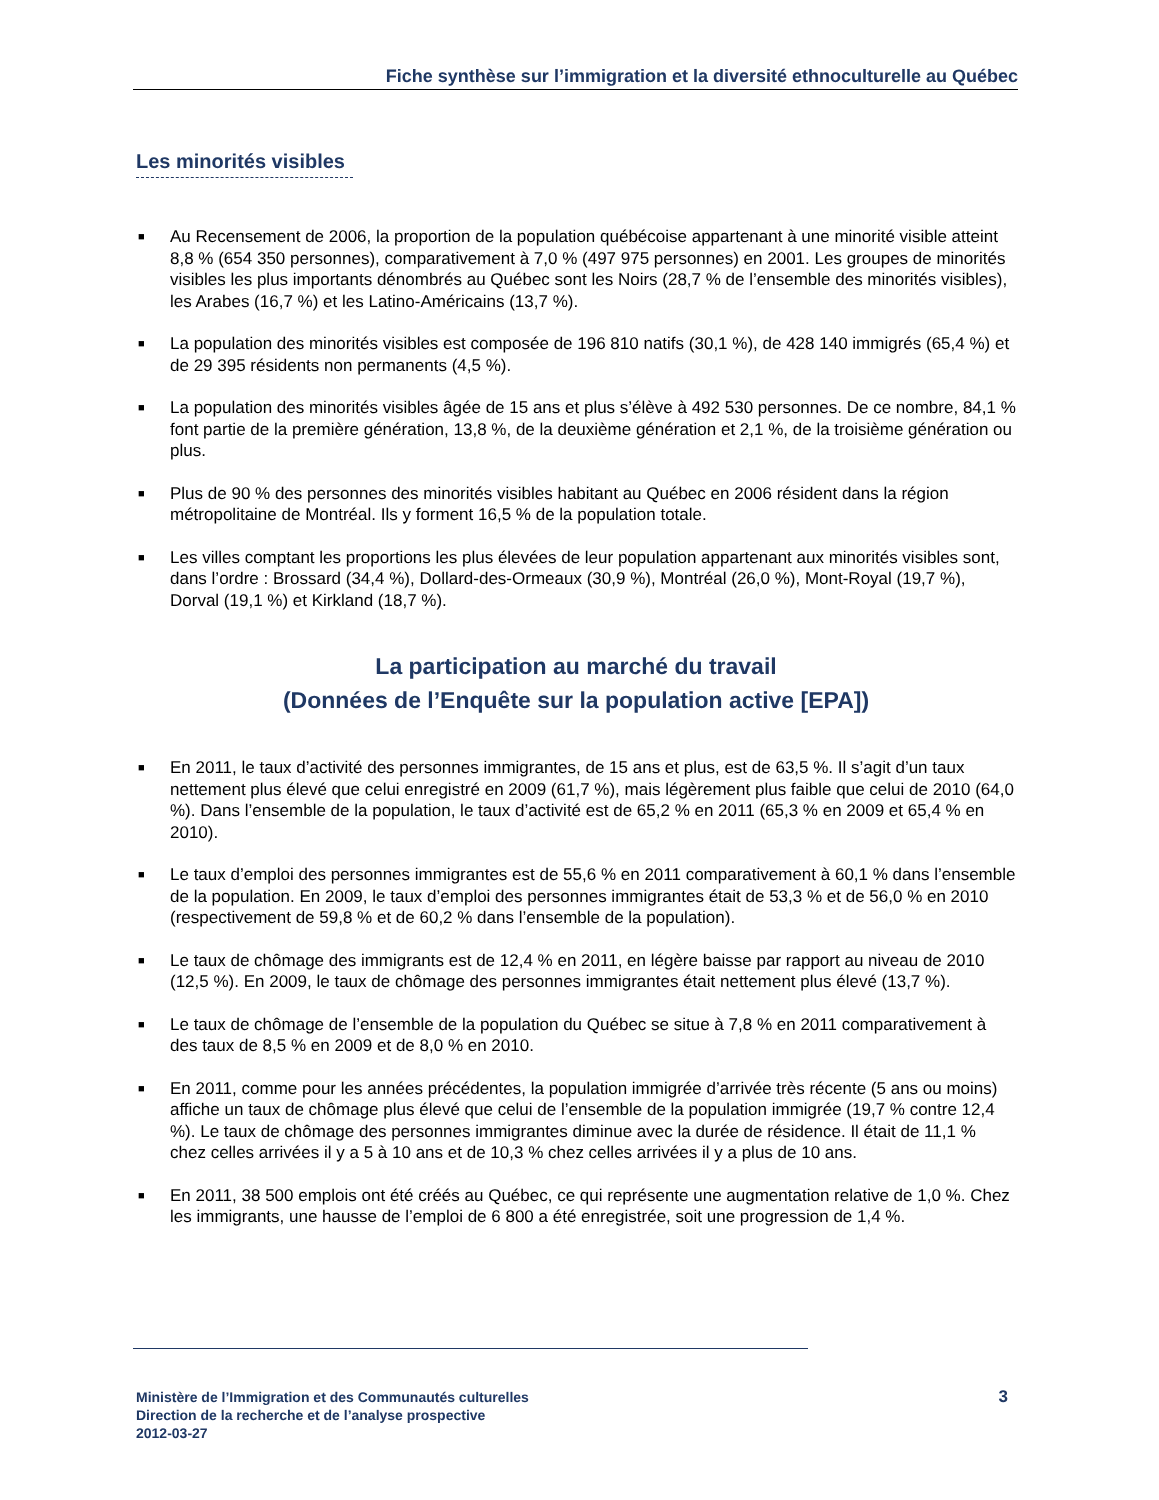Fiche synthèse sur l’immigration et la diversité ethnoculturelle au Québec
Les minorités visibles
■ Au Recensement de 2006, la proportion de la population québécoise appartenant à une minorité visible atteint 8,8 % (654 350 personnes), comparativement à 7,0 % (497 975 personnes) en 2001. Les groupes de minorités visibles les plus importants dénombrés au Québec sont les Noirs (28,7 % de l’ensemble des minorités visibles), les Arabes (16,7 %) et les Latino-Américains (13,7 %).
■ La population des minorités visibles est composée de 196 810 natifs (30,1 %), de 428 140 immigrés (65,4 %) et de 29 395 résidents non permanents (4,5 %).
■ La population des minorités visibles âgée de 15 ans et plus s’élève à 492 530 personnes. De ce nombre, 84,1 % font partie de la première génération, 13,8 %, de la deuxième génération et 2,1 %, de la troisième génération ou plus.
■ Plus de 90 % des personnes des minorités visibles habitant au Québec en 2006 résident dans la région métropolitaine de Montréal. Ils y forment 16,5 % de la population totale.
■ Les villes comptant les proportions les plus élevées de leur population appartenant aux minorités visibles sont, dans l’ordre : Brossard (34,4 %), Dollard-des-Ormeaux (30,9 %), Montréal (26,0 %), Mont-Royal (19,7 %), Dorval (19,1 %) et Kirkland (18,7 %).
La participation au marché du travail
(Données de l’Enquête sur la population active [EPA])
■ En 2011, le taux d’activité des personnes immigrantes, de 15 ans et plus, est de 63,5 %. Il s’agit d’un taux nettement plus élevé que celui enregistré en 2009 (61,7 %), mais légèrement plus faible que celui de 2010 (64,0 %). Dans l’ensemble de la population, le taux d’activité est de 65,2 % en 2011 (65,3 % en 2009 et 65,4 % en 2010).
■ Le taux d’emploi des personnes immigrantes est de 55,6 % en 2011 comparativement à 60,1 % dans l’ensemble de la population. En 2009, le taux d’emploi des personnes immigrantes était de 53,3 % et de 56,0 % en 2010 (respectivement de 59,8 % et de 60,2 % dans l’ensemble de la population).
■ Le taux de chômage des immigrants est de 12,4 % en 2011, en légère baisse par rapport au niveau de 2010 (12,5 %). En 2009, le taux de chômage des personnes immigrantes était nettement plus élevé (13,7 %).
■ Le taux de chômage de l’ensemble de la population du Québec se situe à 7,8 % en 2011 comparativement à des taux de 8,5 % en 2009 et de 8,0 % en 2010.
■ En 2011, comme pour les années précédentes, la population immigrée d’arrivée très récente (5 ans ou moins) affiche un taux de chômage plus élevé que celui de l’ensemble de la population immigrée (19,7 % contre 12,4 %). Le taux de chômage des personnes immigrantes diminue avec la durée de résidence. Il était de 11,1 % chez celles arrivées il y a 5 à 10 ans et de 10,3 % chez celles arrivées il y a plus de 10 ans.
■ En 2011, 38 500 emplois ont été créés au Québec, ce qui représente une augmentation relative de 1,0 %. Chez les immigrants, une hausse de l’emploi de 6 800 a été enregistrée, soit une progression de 1,4 %.
Ministère de l’Immigration et des Communautés culturelles
Direction de la recherche et de l’analyse prospective
2012-03-27
3